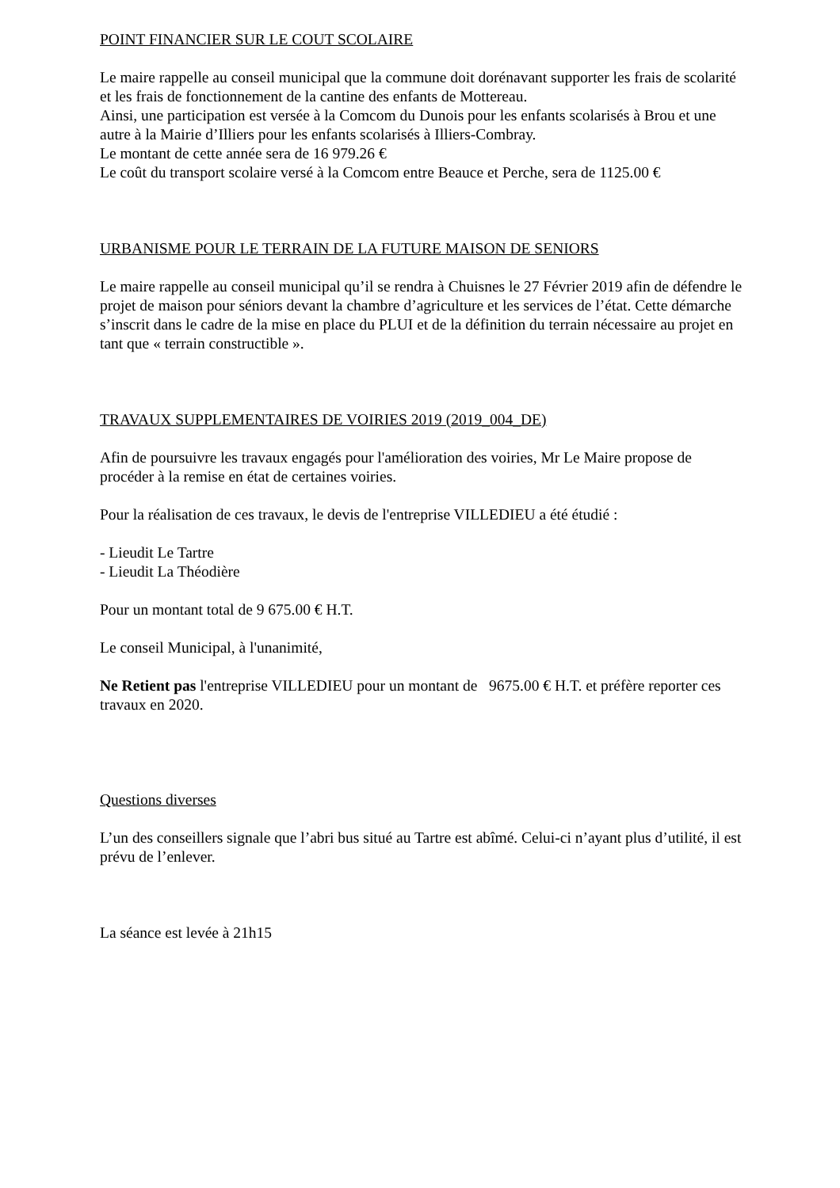POINT FINANCIER SUR LE COUT SCOLAIRE
Le maire rappelle au conseil municipal que la commune doit dorénavant supporter les frais de scolarité et les frais de fonctionnement de la cantine des enfants de Mottereau.
Ainsi, une participation est versée à la Comcom du Dunois pour les enfants scolarisés à Brou et une autre à la Mairie d’Illiers pour les enfants scolarisés à Illiers-Combray.
Le montant de cette année sera de 16 979.26 €
Le coût du transport scolaire versé à la Comcom entre Beauce et Perche, sera de 1125.00 €
URBANISME POUR LE TERRAIN DE LA FUTURE MAISON DE SENIORS
Le maire rappelle au conseil municipal qu’il se rendra à Chuisnes le 27 Février 2019 afin de défendre le projet de maison pour séniors devant la chambre d’agriculture et les services de l’état. Cette démarche s’inscrit dans le cadre de la mise en place du PLUI et de la définition du terrain nécessaire au projet en tant que « terrain constructible ».
TRAVAUX SUPPLEMENTAIRES DE VOIRIES 2019 (2019_004_DE)
Afin de poursuivre les travaux engagés pour l'amélioration des voiries, Mr Le Maire propose de procéder à la remise en état de certaines voiries.
Pour la réalisation de ces travaux, le devis de l'entreprise VILLEDIEU a été étudié :
- Lieudit Le Tartre
- Lieudit La Théodière
Pour un montant total de 9 675.00 € H.T.
Le conseil Municipal, à l'unanimité,
Ne Retient pas l'entreprise VILLEDIEU pour un montant de 9675.00 € H.T. et préfère reporter ces travaux en 2020.
Questions diverses
L’un des conseillers signale que l’abri bus situé au Tartre est abîmé. Celui-ci n’ayant plus d’utilité, il est prévu de l’enlever.
La séance est levée à 21h15